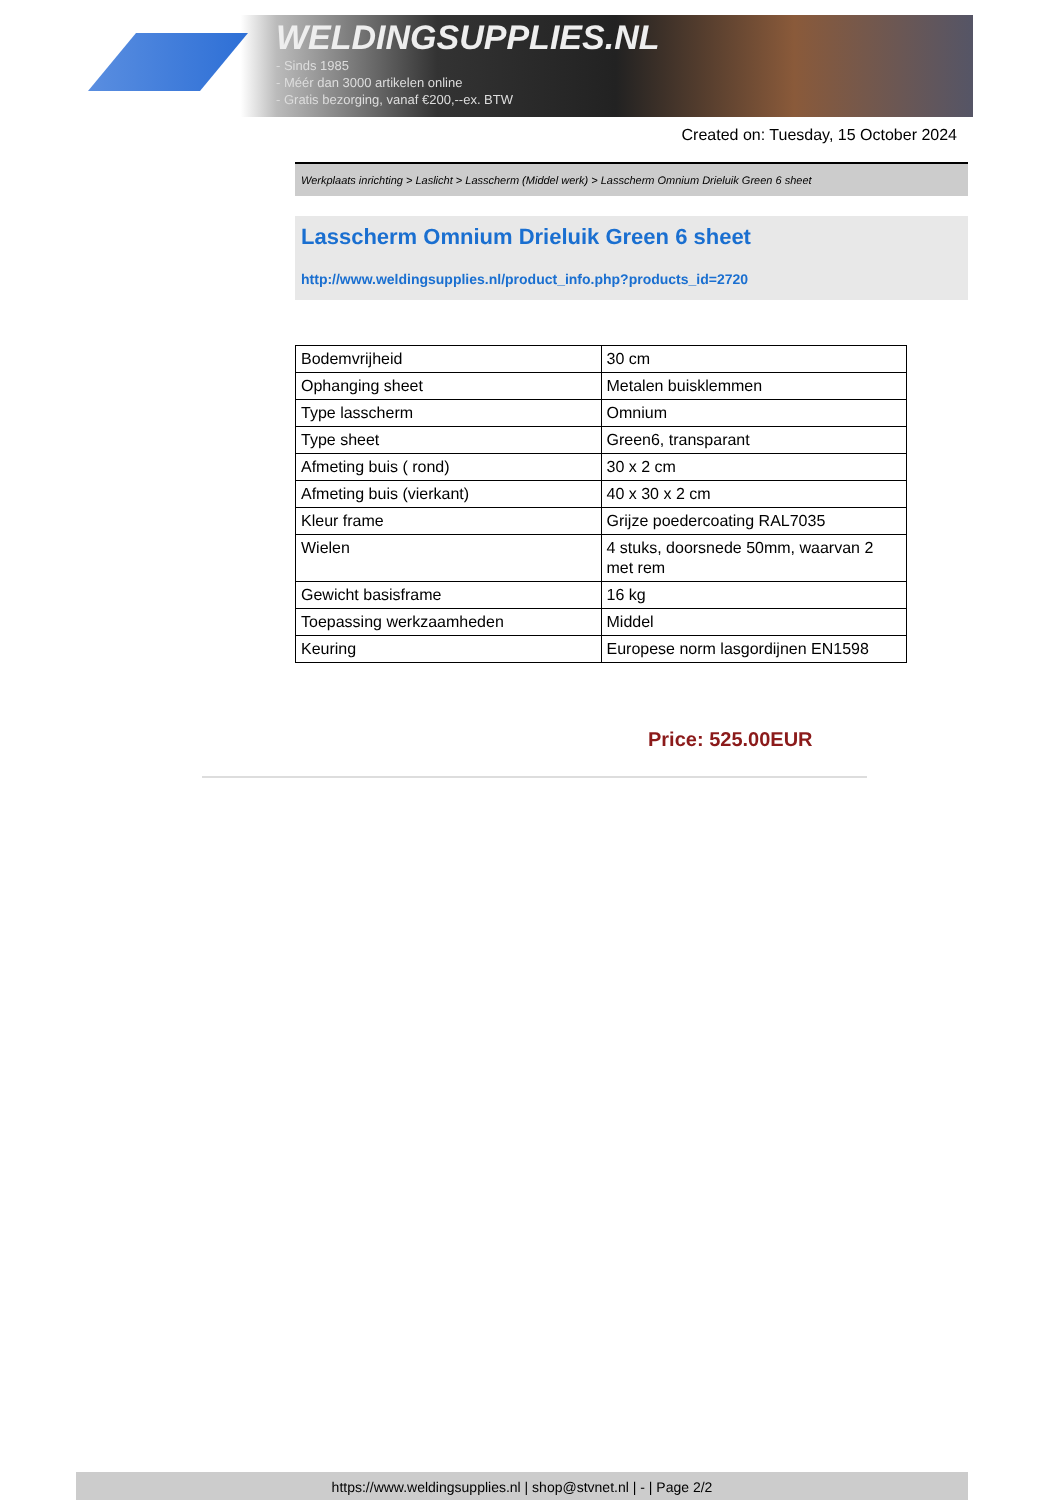WELDINGSUPPLIES.NL
- Sinds 1985
- Méér dan 3000 artikelen online
- Gratis bezorging, vanaf €200,--ex. BTW
Created on: Tuesday, 15 October 2024
Werkplaats inrichting > Laslicht > Lasscherm (Middel werk) > Lasscherm Omnium Drieluik Green 6 sheet
Lasscherm Omnium Drieluik Green 6 sheet
http://www.weldingsupplies.nl/product_info.php?products_id=2720
| Bodemvrijheid | 30 cm |
| Ophanging sheet | Metalen buisklemmen |
| Type lasscherm | Omnium |
| Type sheet | Green6, transparant |
| Afmeting buis ( rond) | 30 x 2 cm |
| Afmeting buis (vierkant) | 40 x 30 x 2 cm |
| Kleur frame | Grijze poedercoating RAL7035 |
| Wielen | 4 stuks, doorsnede 50mm, waarvan 2 met rem |
| Gewicht basisframe | 16 kg |
| Toepassing werkzaamheden | Middel |
| Keuring | Europese norm lasgordijnen EN1598 |
Price: 525.00EUR
https://www.weldingsupplies.nl | shop@stvnet.nl | - | Page 2/2